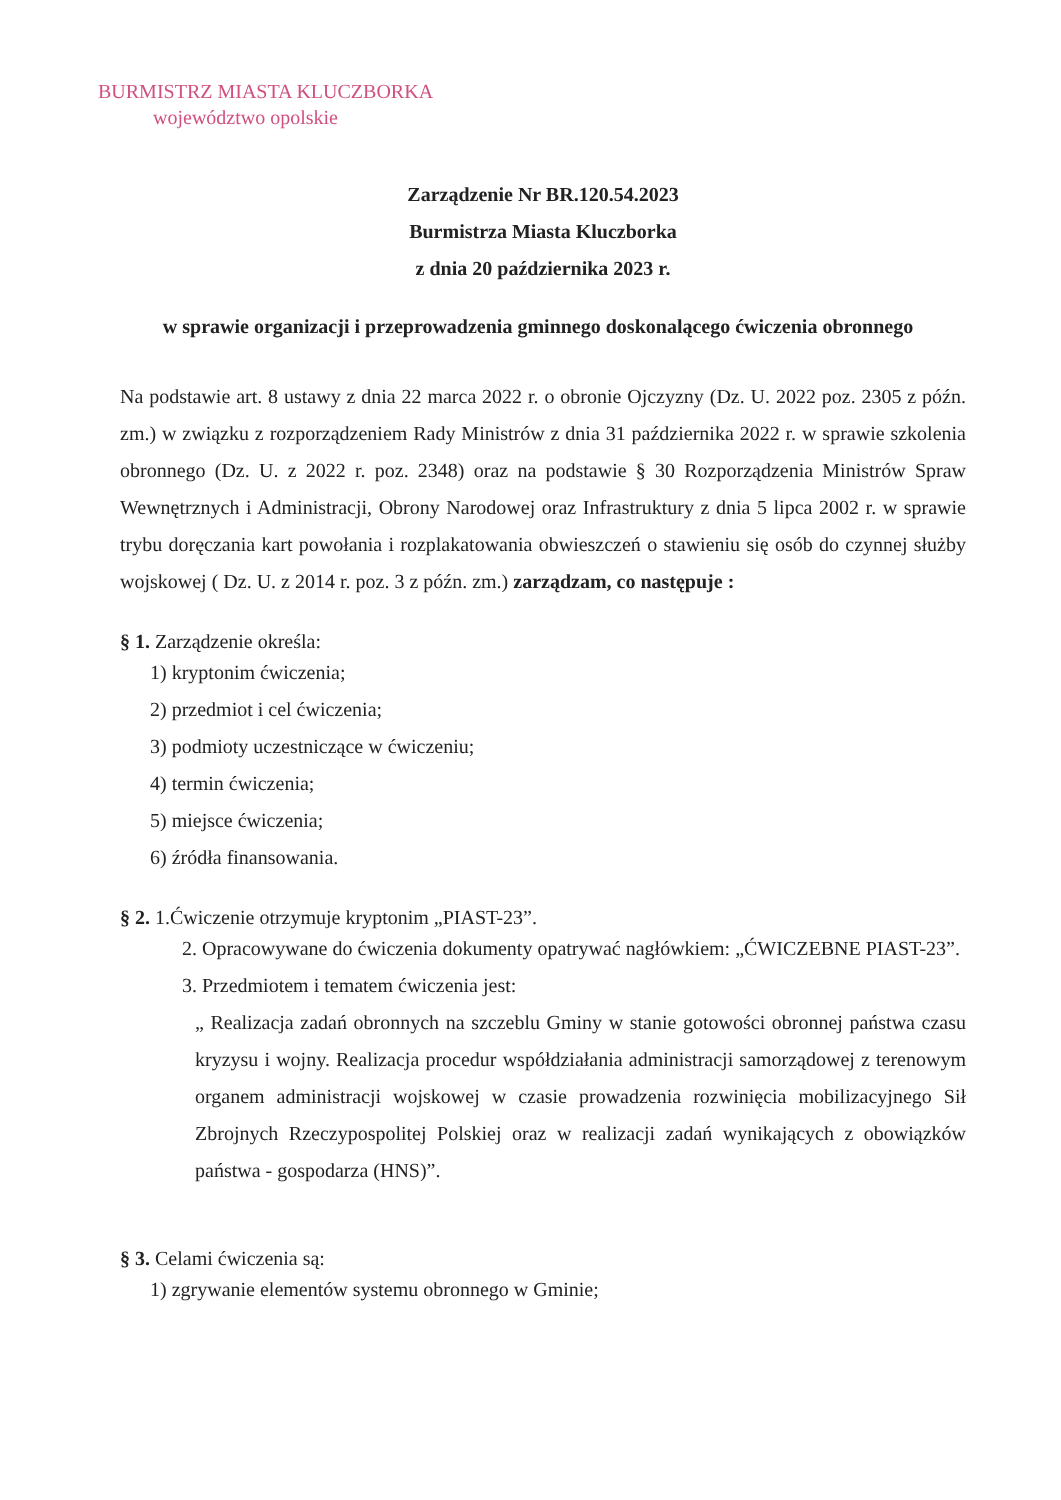BURMISTRZ MIASTA KLUCZBORKA
województwo opolskie
Zarządzenie Nr BR.120.54.2023
Burmistrza Miasta Kluczborka
z dnia 20 października 2023 r.
w sprawie organizacji i przeprowadzenia gminnego doskonalącego ćwiczenia obronnego
Na podstawie art. 8 ustawy z dnia 22 marca 2022 r. o obronie Ojczyzny (Dz. U. 2022 poz. 2305 z późn. zm.) w związku z rozporządzeniem Rady Ministrów z dnia 31 października 2022 r. w sprawie szkolenia obronnego (Dz. U. z 2022 r. poz. 2348) oraz na podstawie § 30 Rozporządzenia Ministrów Spraw Wewnętrznych i Administracji, Obrony Narodowej oraz Infrastruktury z dnia 5 lipca 2002 r. w sprawie trybu doręczania kart powołania i rozplakatowania obwieszczeń o stawieniu się osób do czynnej służby wojskowej ( Dz. U. z 2014 r. poz. 3 z późn. zm.) zarządzam, co następuje :
§ 1. Zarządzenie określa:
1) kryptonim ćwiczenia;
2) przedmiot i cel ćwiczenia;
3) podmioty uczestniczące w ćwiczeniu;
4) termin ćwiczenia;
5) miejsce ćwiczenia;
6) źródła finansowania.
§ 2. 1.Ćwiczenie otrzymuje kryptonim „PIAST-23”.
2. Opracowywane do ćwiczenia dokumenty opatrywać nagłówkiem: „ĆWICZEBNE PIAST-23”.
3. Przedmiotem i tematem ćwiczenia jest:
„ Realizacja zadań obronnych na szczeblu Gminy w stanie gotowości obronnej państwa czasu kryzysu i wojny. Realizacja procedur współdziałania administracji samorządowej z terenowym organem administracji wojskowej w czasie prowadzenia rozwinięcia mobilizacyjnego Sił Zbrojnych Rzeczypospolitej Polskiej oraz w realizacji zadań wynikających z obowiązków państwa - gospodarza (HNS)”.
§ 3. Celami ćwiczenia są:
1) zgrywanie elementów systemu obronnego w Gminie;